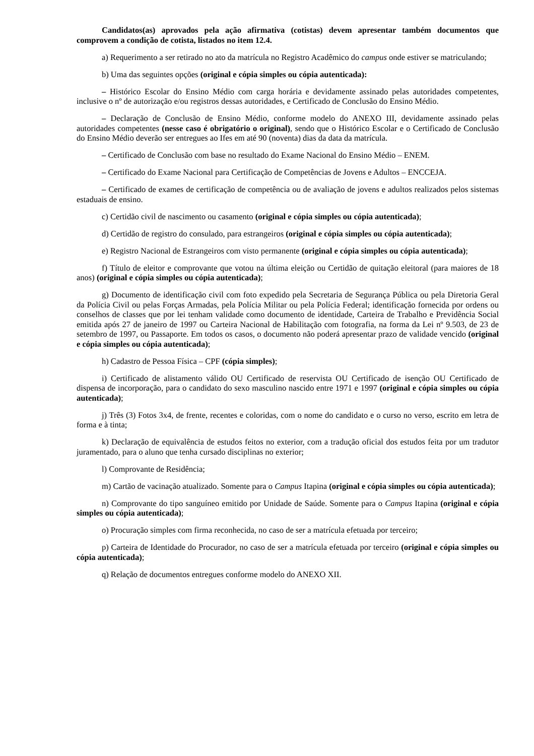Candidatos(as) aprovados pela ação afirmativa (cotistas) devem apresentar também documentos que comprovem a condição de cotista, listados no item 12.4.
a) Requerimento a ser retirado no ato da matrícula no Registro Acadêmico do campus onde estiver se matriculando;
b) Uma das seguintes opções (original e cópia simples ou cópia autenticada):
– Histórico Escolar do Ensino Médio com carga horária e devidamente assinado pelas autoridades competentes, inclusive o nº de autorização e/ou registros dessas autoridades, e Certificado de Conclusão do Ensino Médio.
– Declaração de Conclusão de Ensino Médio, conforme modelo do ANEXO III, devidamente assinado pelas autoridades competentes (nesse caso é obrigatório o original), sendo que o Histórico Escolar e o Certificado de Conclusão do Ensino Médio deverão ser entregues ao Ifes em até 90 (noventa) dias da data da matrícula.
– Certificado de Conclusão com base no resultado do Exame Nacional do Ensino Médio – ENEM.
– Certificado do Exame Nacional para Certificação de Competências de Jovens e Adultos – ENCCEJA.
– Certificado de exames de certificação de competência ou de avaliação de jovens e adultos realizados pelos sistemas estaduais de ensino.
c) Certidão civil de nascimento ou casamento (original e cópia simples ou cópia autenticada);
d) Certidão de registro do consulado, para estrangeiros (original e cópia simples ou cópia autenticada);
e) Registro Nacional de Estrangeiros com visto permanente (original e cópia simples ou cópia autenticada);
f) Título de eleitor e comprovante que votou na última eleição ou Certidão de quitação eleitoral (para maiores de 18 anos) (original e cópia simples ou cópia autenticada);
g) Documento de identificação civil com foto expedido pela Secretaria de Segurança Pública ou pela Diretoria Geral da Polícia Civil ou pelas Forças Armadas, pela Polícia Militar ou pela Polícia Federal; identificação fornecida por ordens ou conselhos de classes que por lei tenham validade como documento de identidade, Carteira de Trabalho e Previdência Social emitida após 27 de janeiro de 1997 ou Carteira Nacional de Habilitação com fotografia, na forma da Lei nº 9.503, de 23 de setembro de 1997, ou Passaporte. Em todos os casos, o documento não poderá apresentar prazo de validade vencido (original e cópia simples ou cópia autenticada);
h) Cadastro de Pessoa Física – CPF (cópia simples);
i) Certificado de alistamento válido OU Certificado de reservista OU Certificado de isenção OU Certificado de dispensa de incorporação, para o candidato do sexo masculino nascido entre 1971 e 1997 (original e cópia simples ou cópia autenticada);
j) Três (3) Fotos 3x4, de frente, recentes e coloridas, com o nome do candidato e o curso no verso, escrito em letra de forma e à tinta;
k) Declaração de equivalência de estudos feitos no exterior, com a tradução oficial dos estudos feita por um tradutor juramentado, para o aluno que tenha cursado disciplinas no exterior;
l) Comprovante de Residência;
m) Cartão de vacinação atualizado. Somente para o Campus Itapina (original e cópia simples ou cópia autenticada);
n) Comprovante do tipo sanguíneo emitido por Unidade de Saúde. Somente para o Campus Itapina (original e cópia simples ou cópia autenticada);
o) Procuração simples com firma reconhecida, no caso de ser a matrícula efetuada por terceiro;
p) Carteira de Identidade do Procurador, no caso de ser a matrícula efetuada por terceiro (original e cópia simples ou cópia autenticada);
q) Relação de documentos entregues conforme modelo do ANEXO XII.